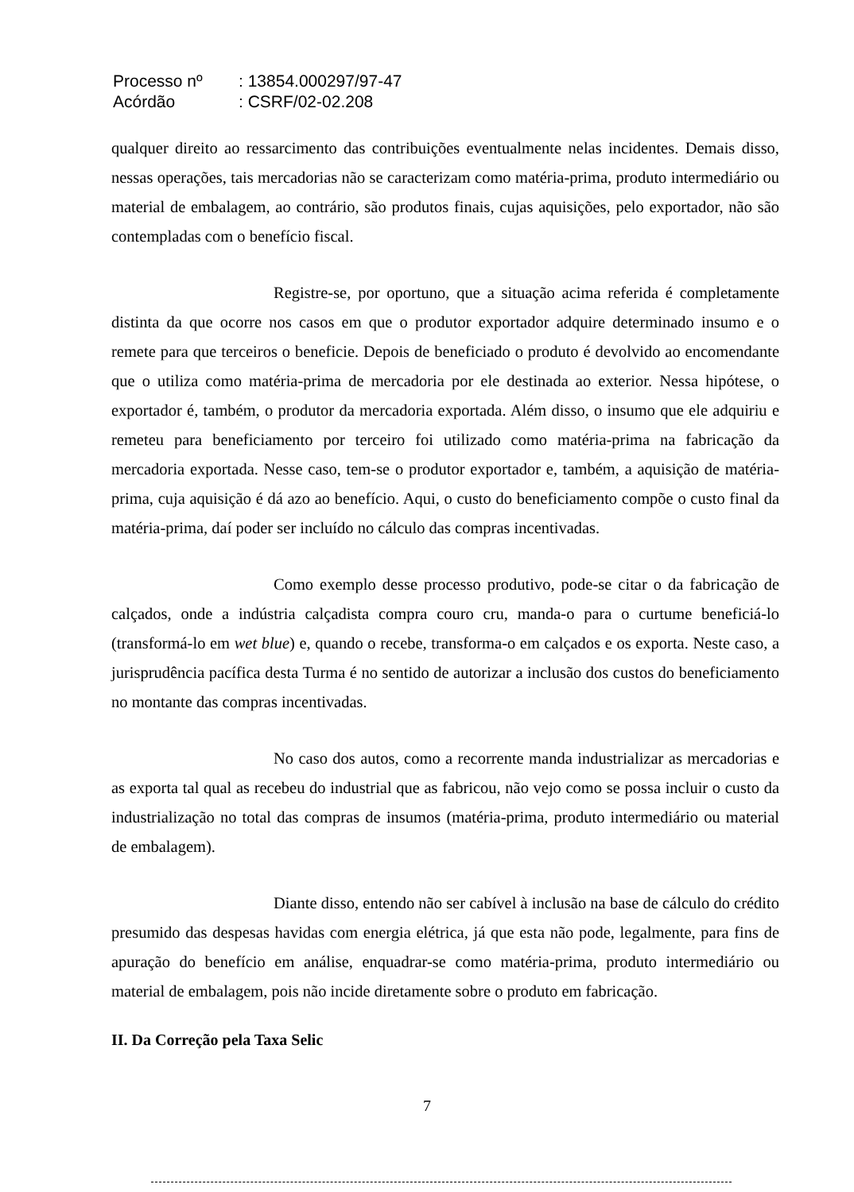| Processo nº | : 13854.000297/97-47 |
| Acórdão | : CSRF/02-02.208 |
qualquer direito ao ressarcimento das contribuições eventualmente nelas incidentes. Demais disso, nessas operações, tais mercadorias não se caracterizam como matéria-prima, produto intermediário ou material de embalagem, ao contrário, são produtos finais, cujas aquisições, pelo exportador, não são contempladas com o benefício fiscal.
Registre-se, por oportuno, que a situação acima referida é completamente distinta da que ocorre nos casos em que o produtor exportador adquire determinado insumo e o remete para que terceiros o beneficie. Depois de beneficiado o produto é devolvido ao encomendante que o utiliza como matéria-prima de mercadoria por ele destinada ao exterior. Nessa hipótese, o exportador é, também, o produtor da mercadoria exportada. Além disso, o insumo que ele adquiriu e remeteu para beneficiamento por terceiro foi utilizado como matéria-prima na fabricação da mercadoria exportada. Nesse caso, tem-se o produtor exportador e, também, a aquisição de matéria-prima, cuja aquisição é dá azo ao benefício. Aqui, o custo do beneficiamento compõe o custo final da matéria-prima, daí poder ser incluído no cálculo das compras incentivadas.
Como exemplo desse processo produtivo, pode-se citar o da fabricação de calçados, onde a indústria calçadista compra couro cru, manda-o para o curtume beneficiá-lo (transformá-lo em wet blue) e, quando o recebe, transforma-o em calçados e os exporta. Neste caso, a jurisprudência pacífica desta Turma é no sentido de autorizar a inclusão dos custos do beneficiamento no montante das compras incentivadas.
No caso dos autos, como a recorrente manda industrializar as mercadorias e as exporta tal qual as recebeu do industrial que as fabricou, não vejo como se possa incluir o custo da industrialização no total das compras de insumos (matéria-prima, produto intermediário ou material de embalagem).
Diante disso, entendo não ser cabível à inclusão na base de cálculo do crédito presumido das despesas havidas com energia elétrica, já que esta não pode, legalmente, para fins de apuração do benefício em análise, enquadrar-se como matéria-prima, produto intermediário ou material de embalagem, pois não incide diretamente sobre o produto em fabricação.
II. Da Correção pela Taxa Selic
7